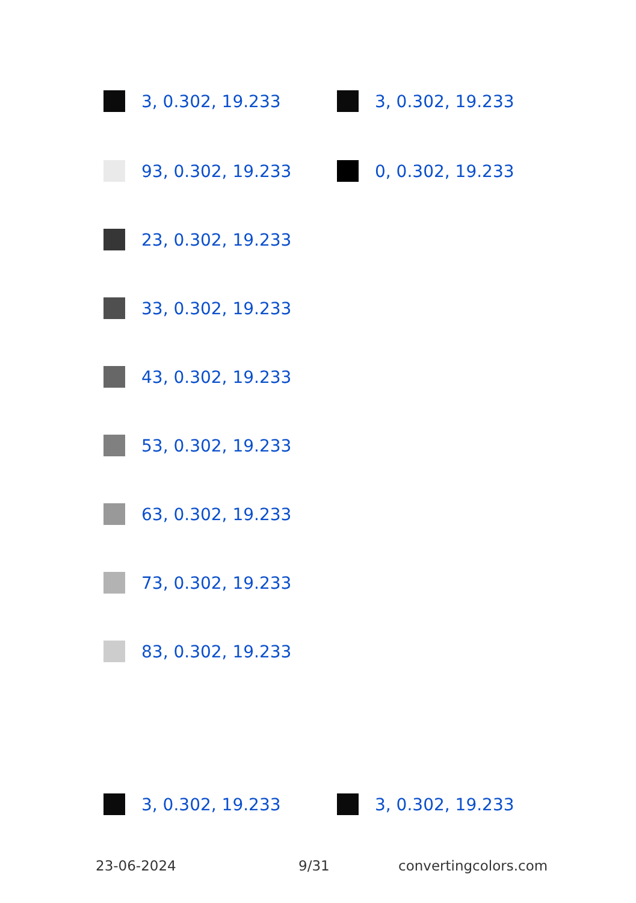3, 0.302, 19.233 3, 0.302, 19.233
93, 0.302, 19.233 0, 0.302, 19.233
23, 0.302, 19.233
33, 0.302, 19.233
43, 0.302, 19.233
53, 0.302, 19.233
63, 0.302, 19.233
73, 0.302, 19.233
83, 0.302, 19.233
3, 0.302, 19.233 3, 0.302, 19.233
23-06-2024 9/31 convertingcolors.com